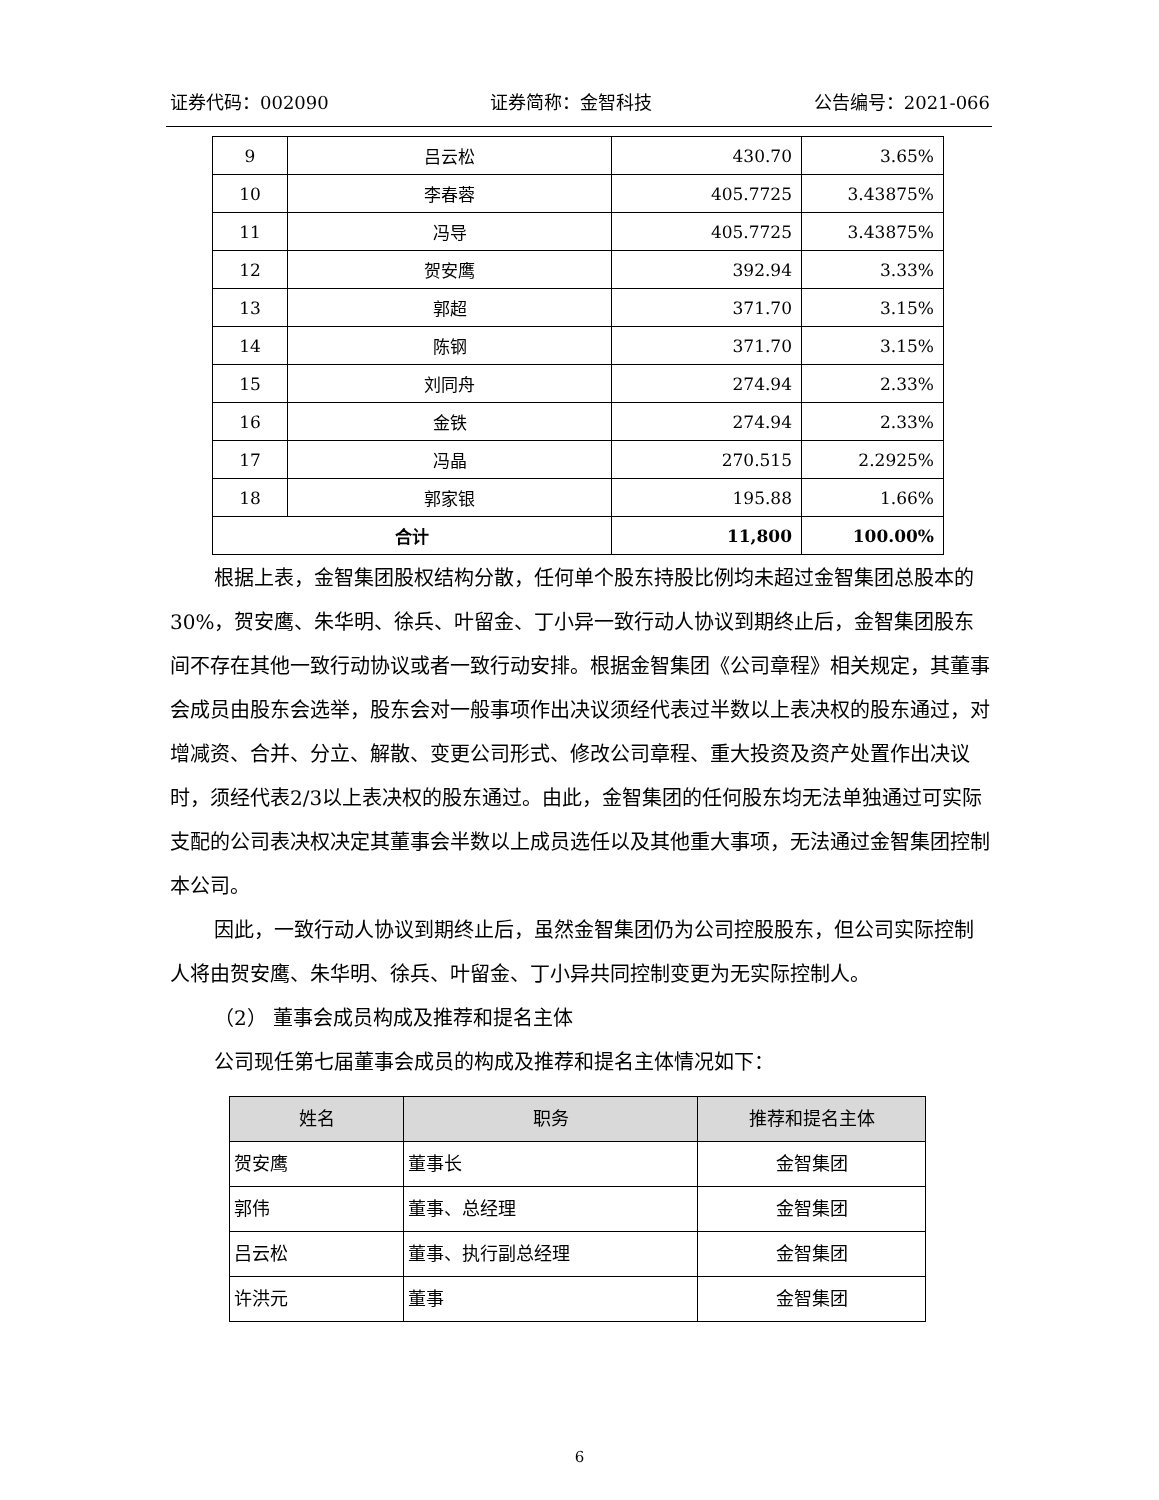证券代码：002090 证券简称：金智科技 公告编号：2021-066
| 9 | 吕云松 | 430.70 | 3.65% |
| 10 | 李春蓉 | 405.7725 | 3.43875% |
| 11 | 冯导 | 405.7725 | 3.43875% |
| 12 | 贺安鹰 | 392.94 | 3.33% |
| 13 | 郭超 | 371.70 | 3.15% |
| 14 | 陈钢 | 371.70 | 3.15% |
| 15 | 刘同舟 | 274.94 | 2.33% |
| 16 | 金铁 | 274.94 | 2.33% |
| 17 | 冯晶 | 270.515 | 2.2925% |
| 18 | 郭家银 | 195.88 | 1.66% |
| 合计 | | 11,800 | 100.00% |
根据上表，金智集团股权结构分散，任何单个股东持股比例均未超过金智集团总股本的30%，贺安鹰、朱华明、徐兵、叶留金、丁小异一致行动人协议到期终止后，金智集团股东间不存在其他一致行动协议或者一致行动安排。根据金智集团《公司章程》相关规定，其董事会成员由股东会选举，股东会对一般事项作出决议须经代表过半数以上表决权的股东通过，对增减资、合并、分立、解散、变更公司形式、修改公司章程、重大投资及资产处置作出决议时，须经代表2/3以上表决权的股东通过。由此，金智集团的任何股东均无法单独通过可实际支配的公司表决权决定其董事会半数以上成员选任以及其他重大事项，无法通过金智集团控制本公司。
因此，一致行动人协议到期终止后，虽然金智集团仍为公司控股股东，但公司实际控制人将由贺安鹰、朱华明、徐兵、叶留金、丁小异共同控制变更为无实际控制人。
（2） 董事会成员构成及推荐和提名主体
公司现任第七届董事会成员的构成及推荐和提名主体情况如下：
| 姓名 | 职务 | 推荐和提名主体 |
| --- | --- | --- |
| 贺安鹰 | 董事长 | 金智集团 |
| 郭伟 | 董事、总经理 | 金智集团 |
| 吕云松 | 董事、执行副总经理 | 金智集团 |
| 许洪元 | 董事 | 金智集团 |
6